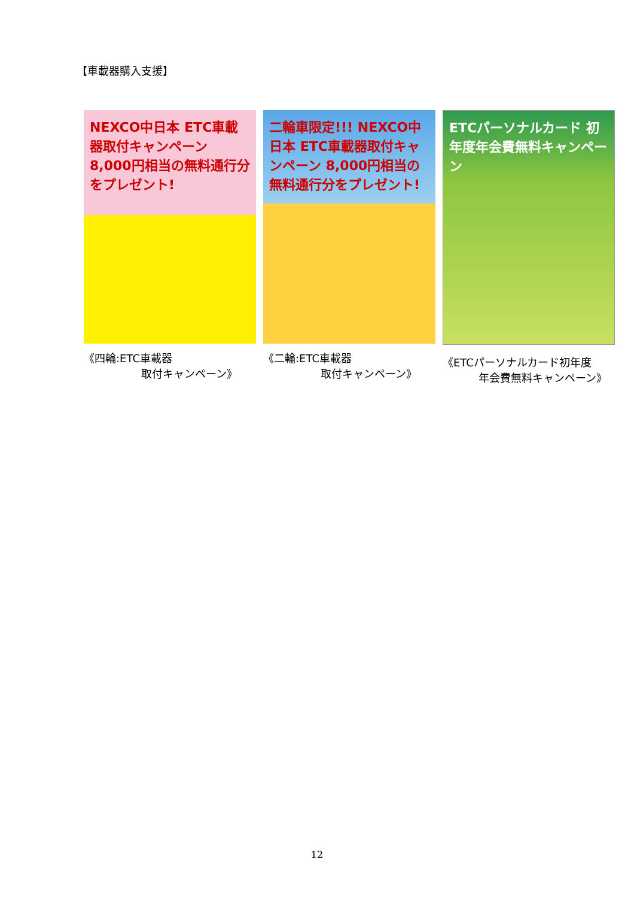【車載器購入支援】
NEXCO中日本 ETC車載器取付キャンペーン 8,000円相当の無料通行分をプレゼント!
《四輪:ETC車載器
取付キャンペーン》
二輪車限定!!! NEXCO中日本 ETC車載器取付キャンペーン 8,000円相当の無料通行分をプレゼント!
《二輪:ETC車載器
取付キャンペーン》
ETCパーソナルカード 初年度年会費無料キャンペーン
《ETCパーソナルカード初年度
年会費無料キャンペーン》
12